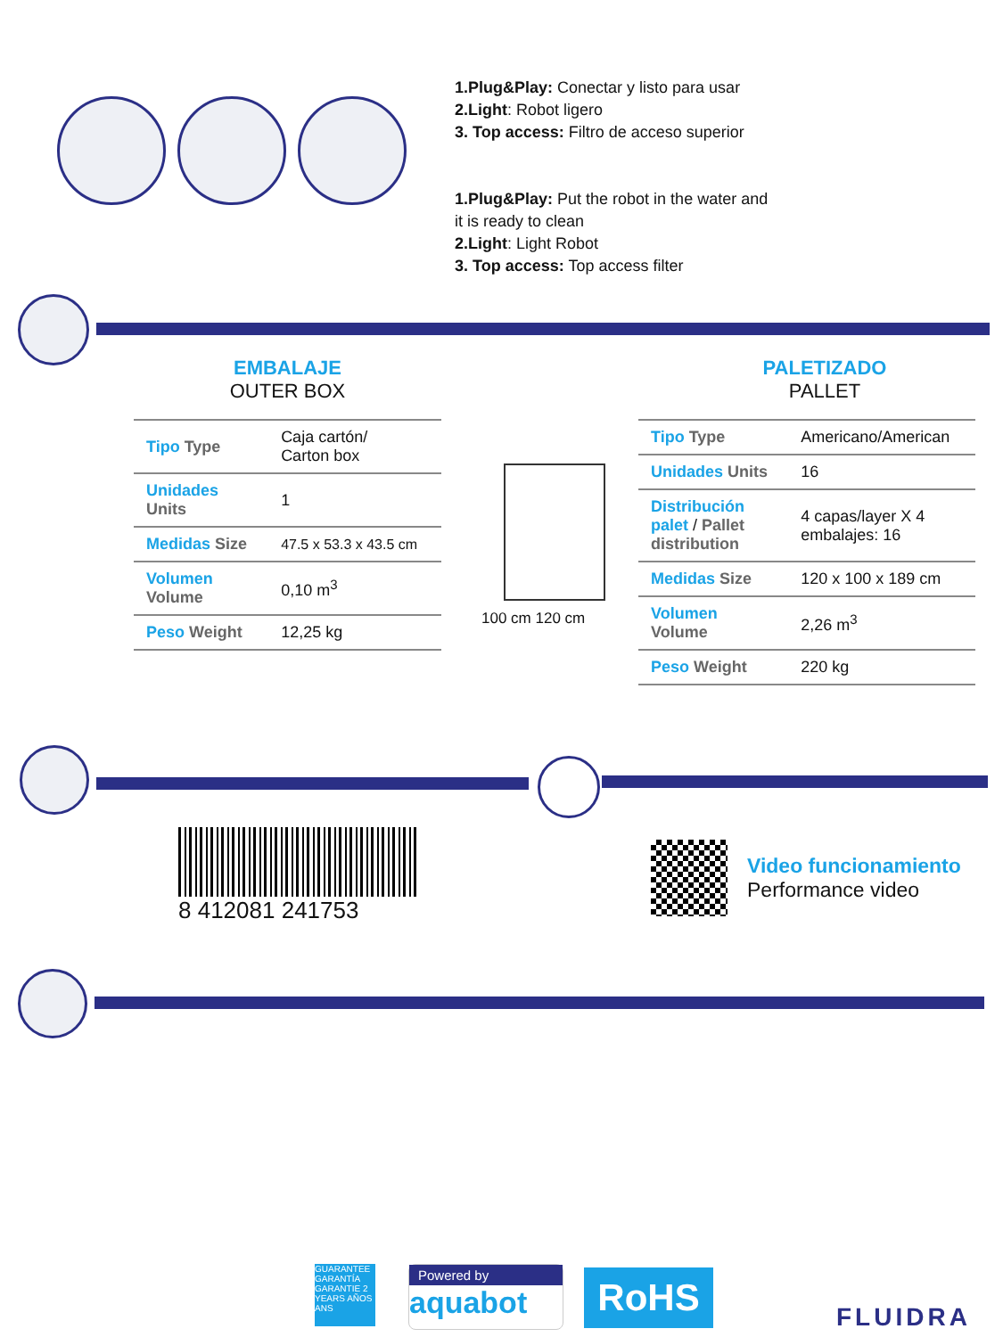1.Plug&Play: Conectar y listo para usar
2.Light: Robot ligero
3. Top access: Filtro de acceso superior
1.Plug&Play: Put the robot in the water and
it is ready to clean
2.Light: Light Robot
3. Top access: Top access filter
EMBALAJE
OUTER BOX
| Tipo Type | Caja cartón/ Carton box |
| Unidades Units | 1 |
| Medidas Size | 47.5 x 53.3 x 43.5 cm |
| Volumen Volume | 0,10 m<sup>3</sup> |
| Peso Weight | 12,25 kg |
100 cm 120 cm
PALETIZADO
PALLET
| Tipo Type | Americano/American |
| Unidades Units | 16 |
| Distribución palet / Pallet distribution | 4 capas/layer X 4 embalajes: 16 |
| Medidas Size | 120 x 100 x 189 cm |
| Volumen Volume | 2,26 m<sup>3</sup> |
| Peso Weight | 220 kg |
8 412081 241753
Video funcionamiento
Performance video
GUARANTEE GARANTÍA GARANTIE 2 YEARS AÑOS ANS
Powered by
aquabot
RoHS
FLUIDRA